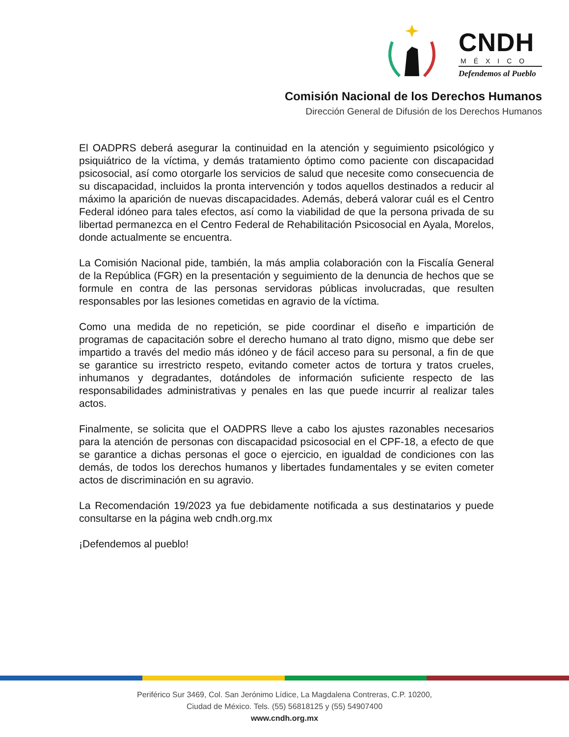CNDH
MÉXICO
Defendemos al Pueblo
Comisión Nacional de los Derechos Humanos
Dirección General de Difusión de los Derechos Humanos
El OADPRS deberá asegurar la continuidad en la atención y seguimiento psicológico y psiquiátrico de la víctima, y demás tratamiento óptimo como paciente con discapacidad psicosocial, así como otorgarle los servicios de salud que necesite como consecuencia de su discapacidad, incluidos la pronta intervención y todos aquellos destinados a reducir al máximo la aparición de nuevas discapacidades. Además, deberá valorar cuál es el Centro Federal idóneo para tales efectos, así como la viabilidad de que la persona privada de su libertad permanezca en el Centro Federal de Rehabilitación Psicosocial en Ayala, Morelos, donde actualmente se encuentra.
La Comisión Nacional pide, también, la más amplia colaboración con la Fiscalía General de la República (FGR) en la presentación y seguimiento de la denuncia de hechos que se formule en contra de las personas servidoras públicas involucradas, que resulten responsables por las lesiones cometidas en agravio de la víctima.
Como una medida de no repetición, se pide coordinar el diseño e impartición de programas de capacitación sobre el derecho humano al trato digno, mismo que debe ser impartido a través del medio más idóneo y de fácil acceso para su personal, a fin de que se garantice su irrestricto respeto, evitando cometer actos de tortura y tratos crueles, inhumanos y degradantes, dotándoles de información suficiente respecto de las responsabilidades administrativas y penales en las que puede incurrir al realizar tales actos.
Finalmente, se solicita que el OADPRS lleve a cabo los ajustes razonables necesarios para la atención de personas con discapacidad psicosocial en el CPF-18, a efecto de que se garantice a dichas personas el goce o ejercicio, en igualdad de condiciones con las demás, de todos los derechos humanos y libertades fundamentales y se eviten cometer actos de discriminación en su agravio.
La Recomendación 19/2023 ya fue debidamente notificada a sus destinatarios y puede consultarse en la página web cndh.org.mx
¡Defendemos al pueblo!
Periférico Sur 3469, Col. San Jerónimo Lídice, La Magdalena Contreras, C.P. 10200,
Ciudad de México. Tels. (55) 56818125 y (55) 54907400
www.cndh.org.mx